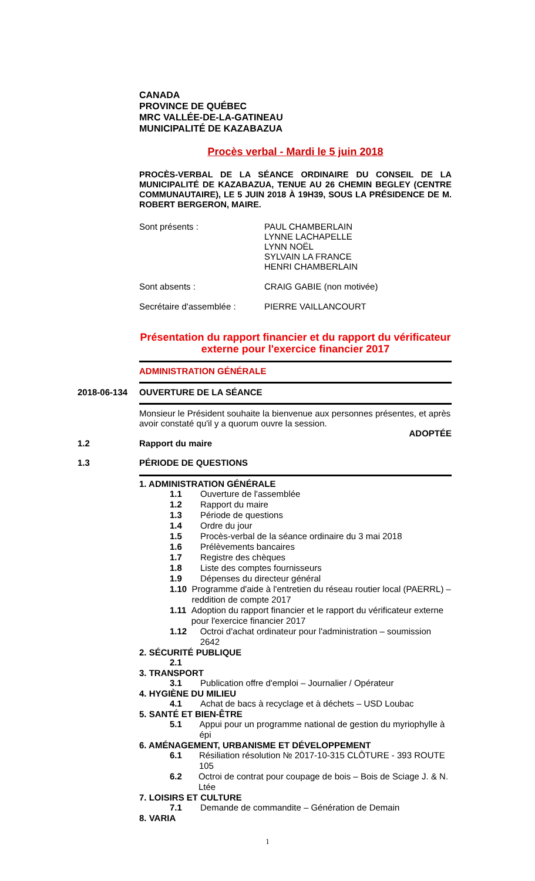CANADA
PROVINCE DE QUÉBEC
MRC VALLÉE-DE-LA-GATINEAU
MUNICIPALITÉ DE KAZABAZUA
Procès verbal - Mardi le 5 juin 2018
PROCÈS-VERBAL DE LA SÉANCE ORDINAIRE DU CONSEIL DE LA MUNICIPALITÉ DE KAZABAZUA, TENUE AU 26 CHEMIN BEGLEY (CENTRE COMMUNAUTAIRE), LE 5 JUIN 2018 À 19H39, SOUS LA PRÉSIDENCE DE M. ROBERT BERGERON, MAIRE.
Sont présents : PAUL CHAMBERLAIN
LYNNE LACHAPELLE
LYNN NOËL
SYLVAIN LA FRANCE
HENRI CHAMBERLAIN
Sont absents : CRAIG GABIE (non motivée)
Secrétaire d'assemblée :
PIERRE VAILLANCOURT
Présentation du rapport financier et du rapport du vérificateur externe pour l'exercice financier 2017
ADMINISTRATION GÉNÉRALE
2018-06-134 OUVERTURE DE LA SÉANCE
Monsieur le Président souhaite la bienvenue aux personnes présentes, et après avoir constaté qu'il y a quorum ouvre la session.
ADOPTÉE
1.2 Rapport du maire
1.3 PÉRIODE DE QUESTIONS
1. ADMINISTRATION GÉNÉRALE
1.1 Ouverture de l'assemblée
1.2 Rapport du maire
1.3 Période de questions
1.4 Ordre du jour
1.5 Procès-verbal de la séance ordinaire du 3 mai 2018
1.6 Prélèvements bancaires
1.7 Registre des chèques
1.8 Liste des comptes fournisseurs
1.9 Dépenses du directeur général
1.10 Programme d'aide à l'entretien du réseau routier local (PAERRL) – reddition de compte 2017
1.11 Adoption du rapport financier et le rapport du vérificateur externe pour l'exercice financier 2017
1.12 Octroi d'achat ordinateur pour l'administration – soumission 2642
2. SÉCURITÉ PUBLIQUE
2.1
3. TRANSPORT
3.1 Publication offre d'emploi – Journalier / Opérateur
4. HYGIÈNE DU MILIEU
4.1 Achat de bacs à recyclage et à déchets – USD Loubac
5. SANTÉ ET BIEN-ÊTRE
5.1 Appui pour un programme national de gestion du myriophylle à épi
6. AMÉNAGEMENT, URBANISME ET DÉVELOPPEMENT
6.1 Résiliation résolution № 2017-10-315 CLÔTURE - 393 ROUTE 105
6.2 Octroi de contrat pour coupage de bois – Bois de Sciage J. & N. Ltée
7. LOISIRS ET CULTURE
7.1 Demande de commandite – Génération de Demain
8. VARIA
1